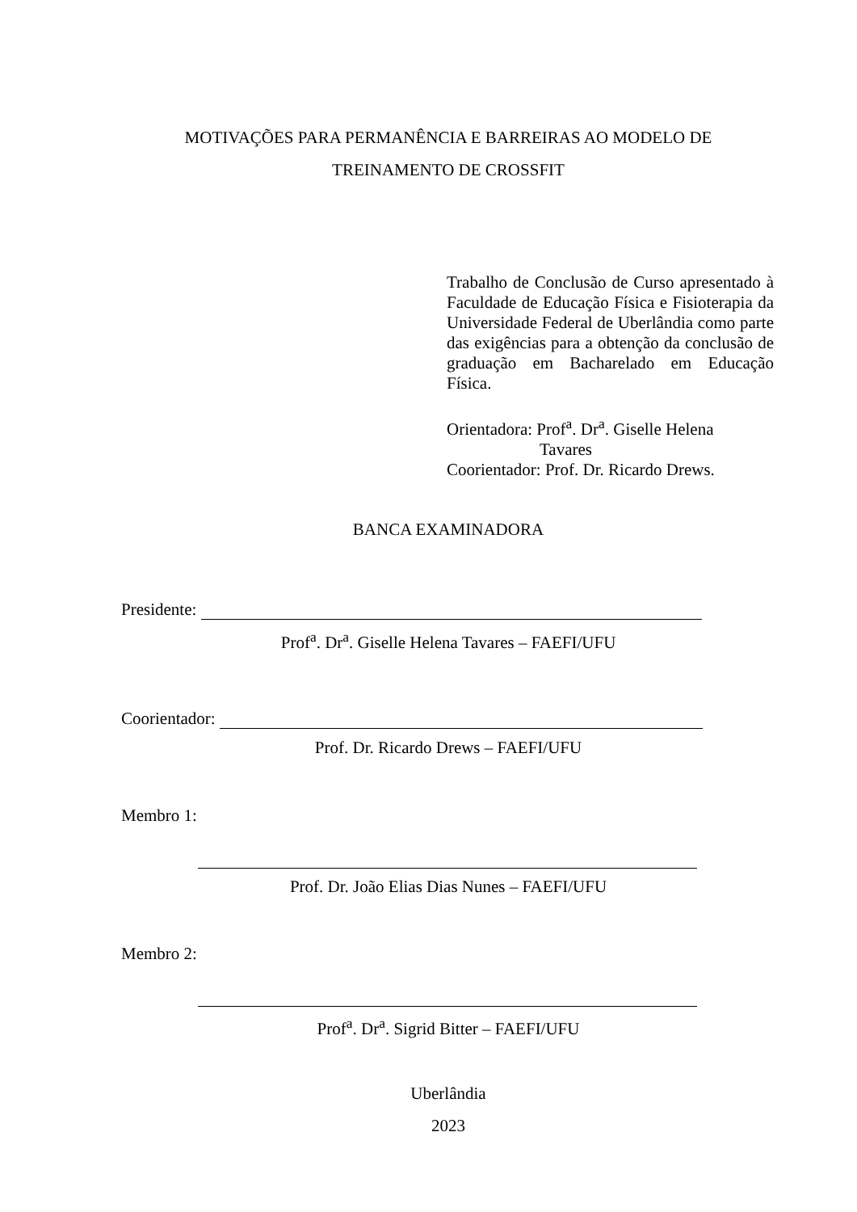MOTIVAÇÕES PARA PERMANÊNCIA E BARREIRAS AO MODELO DE
TREINAMENTO DE CROSSFIT
Trabalho de Conclusão de Curso apresentado à Faculdade de Educação Física e Fisioterapia da Universidade Federal de Uberlândia como parte das exigências para a obtenção da conclusão de graduação em Bacharelado em Educação Física.
Orientadora: Prof<sup>a</sup>. Dr<sup>a</sup>. Giselle Helena
Tavares
Coorientador: Prof. Dr. Ricardo Drews.
BANCA EXAMINADORA
Presidente:
Prof<sup>a</sup>. Dr<sup>a</sup>. Giselle Helena Tavares – FAEFI/UFU
Coorientador:
Prof. Dr. Ricardo Drews – FAEFI/UFU
Membro 1:
Prof. Dr. João Elias Dias Nunes – FAEFI/UFU
Membro 2:
Prof<sup>a</sup>. Dr<sup>a</sup>. Sigrid Bitter – FAEFI/UFU
Uberlândia
2023